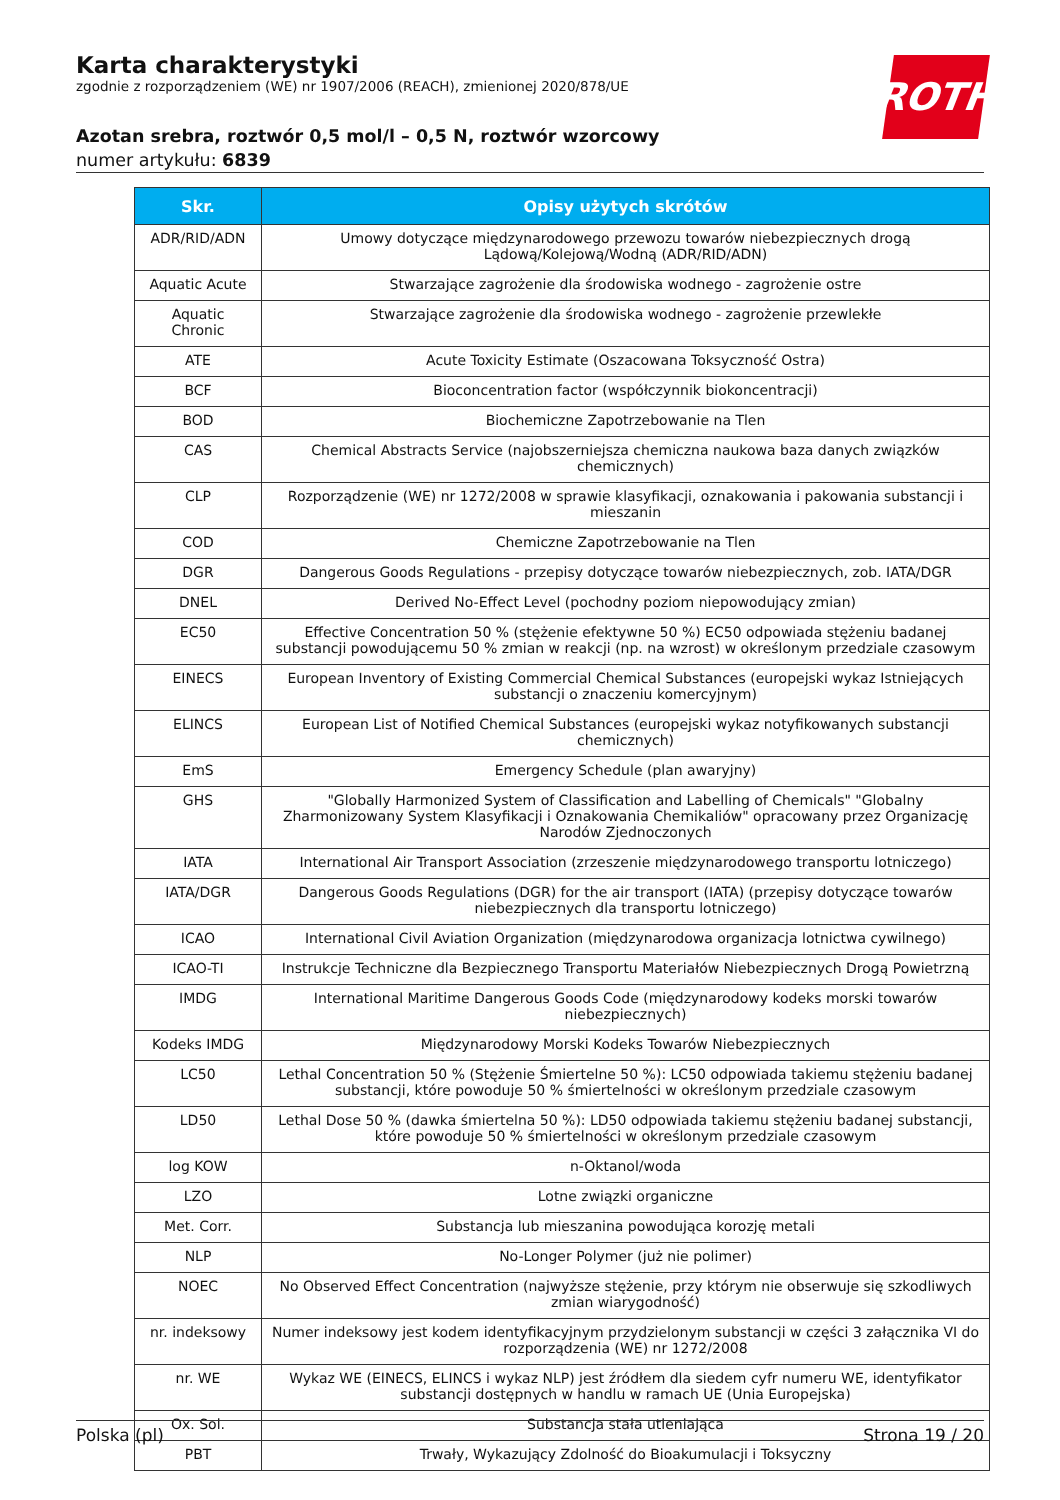Karta charakterystyki
zgodnie z rozporządzeniem (WE) nr 1907/2006 (REACH), zmienionej 2020/878/UE
ROTH
Azotan srebra, roztwór 0,5 mol/l – 0,5 N, roztwór wzorcowy
numer artykułu: 6839
| Skr. | Opisy użytych skrótów |
| --- | --- |
| ADR/RID/ADN | Umowy dotyczące międzynarodowego przewozu towarów niebezpiecznych drogą Lądową/Kolejową/Wodną (ADR/RID/ADN) |
| Aquatic Acute | Stwarzające zagrożenie dla środowiska wodnego - zagrożenie ostre |
| Aquatic Chronic | Stwarzające zagrożenie dla środowiska wodnego - zagrożenie przewlekłe |
| ATE | Acute Toxicity Estimate (Oszacowana Toksyczność Ostra) |
| BCF | Bioconcentration factor (współczynnik biokoncentracji) |
| BOD | Biochemiczne Zapotrzebowanie na Tlen |
| CAS | Chemical Abstracts Service (najobszerniejsza chemiczna naukowa baza danych związków chemicznych) |
| CLP | Rozporządzenie (WE) nr 1272/2008 w sprawie klasyfikacji, oznakowania i pakowania substancji i mieszanin |
| COD | Chemiczne Zapotrzebowanie na Tlen |
| DGR | Dangerous Goods Regulations - przepisy dotyczące towarów niebezpiecznych, zob. IATA/DGR |
| DNEL | Derived No-Effect Level (pochodny poziom niepowodujący zmian) |
| EC50 | Effective Concentration 50 % (stężenie efektywne 50 %) EC50 odpowiada stężeniu badanej substancji powodującemu 50 % zmian w reakcji (np. na wzrost) w określonym przedziale czasowym |
| EINECS | European Inventory of Existing Commercial Chemical Substances (europejski wykaz Istniejących substancji o znaczeniu komercyjnym) |
| ELINCS | European List of Notified Chemical Substances (europejski wykaz notyfikowanych substancji chemicznych) |
| EmS | Emergency Schedule (plan awaryjny) |
| GHS | "Globally Harmonized System of Classification and Labelling of Chemicals" "Globalny Zharmonizowany System Klasyfikacji i Oznakowania Chemikaliów" opracowany przez Organizację Narodów Zjednoczonych |
| IATA | International Air Transport Association (zrzeszenie międzynarodowego transportu lotniczego) |
| IATA/DGR | Dangerous Goods Regulations (DGR) for the air transport (IATA) (przepisy dotyczące towarów niebezpiecznych dla transportu lotniczego) |
| ICAO | International Civil Aviation Organization (międzynarodowa organizacja lotnictwa cywilnego) |
| ICAO-TI | Instrukcje Techniczne dla Bezpiecznego Transportu Materiałów Niebezpiecznych Drogą Powietrzną |
| IMDG | International Maritime Dangerous Goods Code (międzynarodowy kodeks morski towarów niebezpiecznych) |
| Kodeks IMDG | Międzynarodowy Morski Kodeks Towarów Niebezpiecznych |
| LC50 | Lethal Concentration 50 % (Stężenie Śmiertelne 50 %): LC50 odpowiada takiemu stężeniu badanej substancji, które powoduje 50 % śmiertelności w określonym przedziale czasowym |
| LD50 | Lethal Dose 50 % (dawka śmiertelna 50 %): LD50 odpowiada takiemu stężeniu badanej substancji, które powoduje 50 % śmiertelności w określonym przedziale czasowym |
| log KOW | n-Oktanol/woda |
| LZO | Lotne związki organiczne |
| Met. Corr. | Substancja lub mieszanina powodująca korozję metali |
| NLP | No-Longer Polymer (już nie polimer) |
| NOEC | No Observed Effect Concentration (najwyższe stężenie, przy którym nie obserwuje się szkodliwych zmian wiarygodność) |
| nr. indeksowy | Numer indeksowy jest kodem identyfikacyjnym przydzielonym substancji w części 3 załącznika VI do rozporządzenia (WE) nr 1272/2008 |
| nr. WE | Wykaz WE (EINECS, ELINCS i wykaz NLP) jest źródłem dla siedem cyfr numeru WE, identyfikator substancji dostępnych w handlu w ramach UE (Unia Europejska) |
| Ox. Sol. | Substancja stała utleniająca |
| PBT | Trwały, Wykazujący Zdolność do Bioakumulacji i Toksyczny |
Polska (pl) Strona 19 / 20